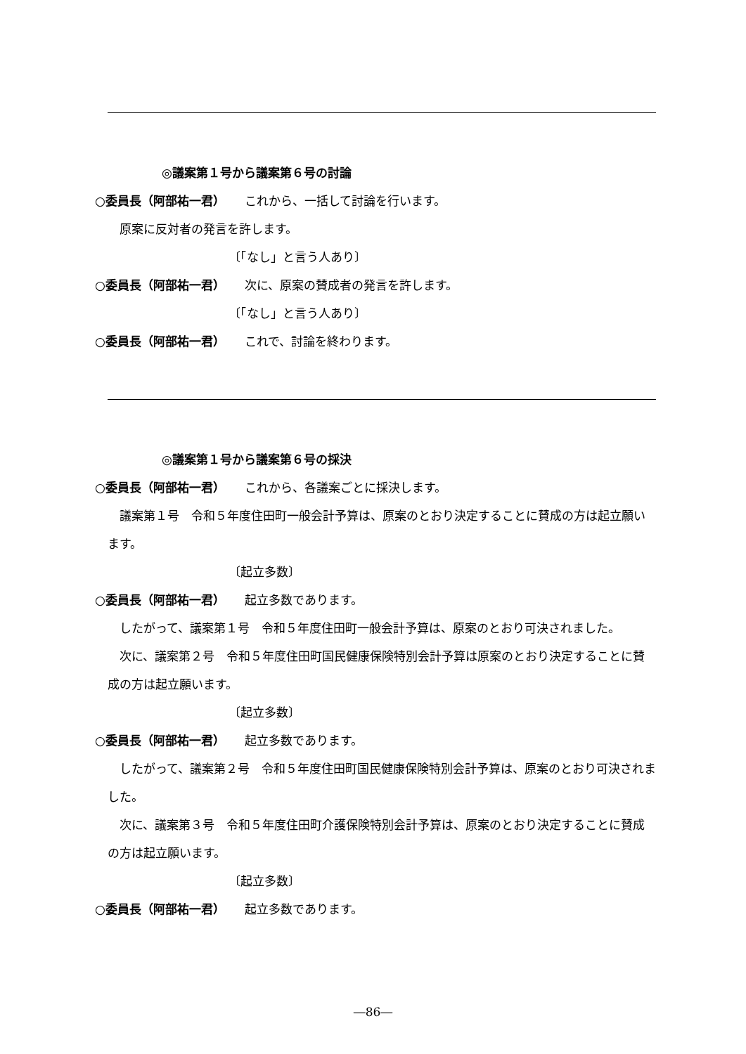◎議案第１号から議案第６号の討論
○委員長（阿部祐一君） これから、一括して討論を行います。
原案に反対者の発言を許します。
〔「なし」と言う人あり〕
○委員長（阿部祐一君） 次に、原案の賛成者の発言を許します。
〔「なし」と言う人あり〕
○委員長（阿部祐一君） これで、討論を終わります。
◎議案第１号から議案第６号の採決
○委員長（阿部祐一君） これから、各議案ごとに採決します。
議案第１号　令和５年度住田町一般会計予算は、原案のとおり決定することに賛成の方は起立願います。
〔起立多数〕
○委員長（阿部祐一君） 起立多数であります。
したがって、議案第１号　令和５年度住田町一般会計予算は、原案のとおり可決されました。
次に、議案第２号　令和５年度住田町国民健康保険特別会計予算は原案のとおり決定することに賛成の方は起立願います。
〔起立多数〕
○委員長（阿部祐一君） 起立多数であります。
したがって、議案第２号　令和５年度住田町国民健康保険特別会計予算は、原案のとおり可決されました。
次に、議案第３号　令和５年度住田町介護保険特別会計予算は、原案のとおり決定することに賛成の方は起立願います。
〔起立多数〕
○委員長（阿部祐一君） 起立多数であります。
―86―